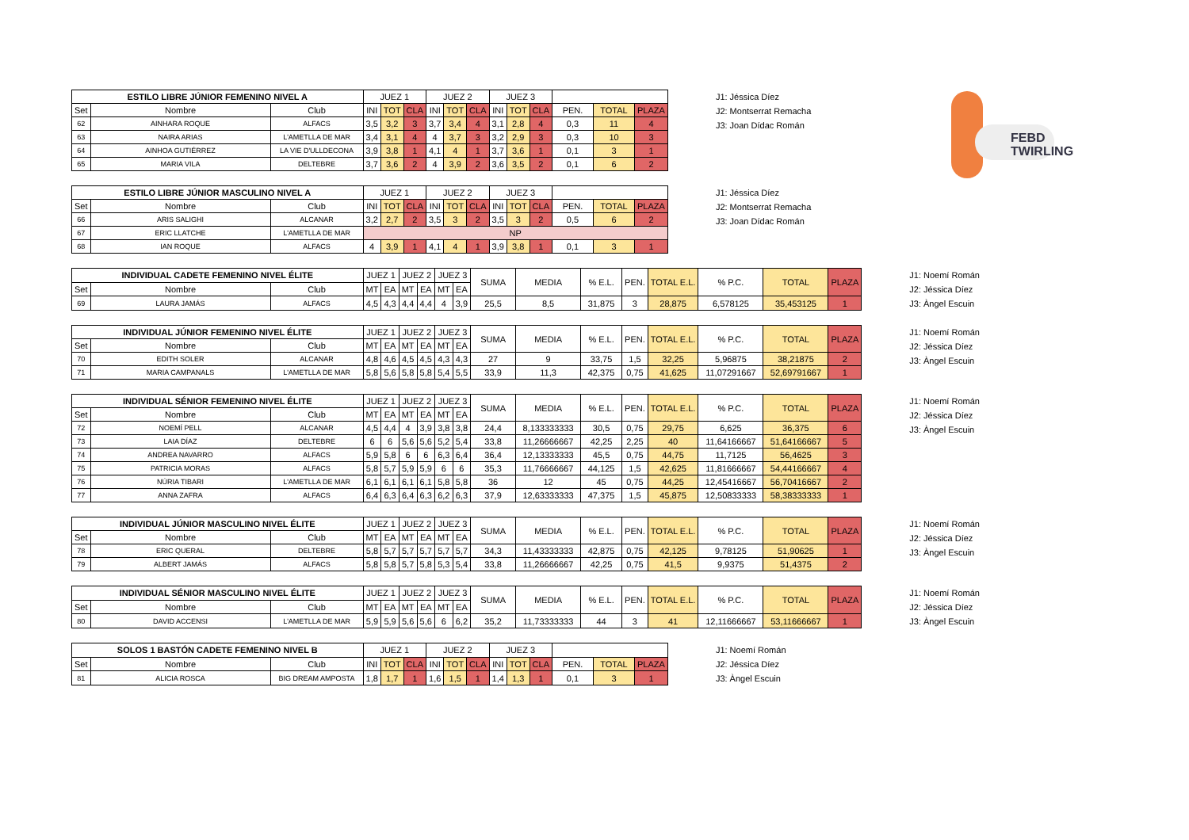FEBD TWIRLING
| ESTILO LIBRE JÚNIOR FEMENINO NIVEL A | | | JUEZ 1 | | | JUEZ 2 | | | JUEZ 3 | | | | | |
| --- | --- | --- | --- | --- | --- | --- | --- | --- | --- | --- | --- | --- | --- | --- |
| Set | Nombre | Club | INI | TOT | CLA | INI | TOT | CLA | INI | TOT | CLA | PEN. | TOTAL | PLAZA |
| 62 | AINHARA ROQUE | ALFACS | 3,5 | 3,2 | 3 | 3,7 | 3,4 | 4 | 3,1 | 2,8 | 4 | 0,3 | 11 | 4 |
| 63 | NAIRA ARIAS | L'AMETLLA DE MAR | 3,4 | 3,1 | 4 | 4 | 3,7 | 3 | 3,2 | 2,9 | 3 | 0,3 | 10 | 3 |
| 64 | AINHOA GUTIÉRREZ | LA VIE D'ULLDECONA | 3,9 | 3,8 | 1 | 4,1 | 4 | 1 | 3,7 | 3,6 | 1 | 0,1 | 3 | 1 |
| 65 | MARIA VILA | DELTEBRE | 3,7 | 3,6 | 2 | 4 | 3,9 | 2 | 3,6 | 3,5 | 2 | 0,1 | 6 | 2 |
J1: Jéssica Díez
J2: Montserrat Remacha
J3: Joan Dídac Román
| ESTILO LIBRE JÚNIOR MASCULINO NIVEL A | | | JUEZ 1 | | | JUEZ 2 | | | JUEZ 3 | | | | | |
| --- | --- | --- | --- | --- | --- | --- | --- | --- | --- | --- | --- | --- | --- | --- |
| Set | Nombre | Club | INI | TOT | CLA | INI | TOT | CLA | INI | TOT | CLA | PEN. | TOTAL | PLAZA |
| 66 | ARIS SALIGHI | ALCANAR | 3,2 | 2,7 | 2 | 3,5 | 3 | 2 | 3,5 | 3 | 2 | 0,5 | 6 | 2 |
| 67 | ERIC LLATCHE | L'AMETLLA DE MAR | NP | | | | | | | | | | | |
| 68 | IAN ROQUE | ALFACS | 4 | 3,9 | 1 | 4,1 | 4 | 1 | 3,9 | 3,8 | 1 | 0,1 | 3 | 1 |
J1: Jéssica Díez
J2: Montserrat Remacha
J3: Joan Dídac Román
| INDIVIDUAL CADETE FEMENINO NIVEL ÉLITE | | | JUEZ 1 | | JUEZ 2 | | JUEZ 3 | | SUMA | MEDIA | % E.L. | PEN. | TOTAL E.L. | % P.C. | TOTAL | PLAZA |
| --- | --- | --- | --- | --- | --- | --- | --- | --- | --- | --- | --- | --- | --- | --- | --- | --- |
| Set | Nombre | Club | MT | EA | MT | EA | MT | EA | | | | | | | | |
| 69 | LAURA JAMÁS | ALFACS | 4,5 | 4,3 | 4,4 | 4,4 | 4 | 3,9 | 25,5 | 8,5 | 31,875 | 3 | 28,875 | 6,578125 | 35,453125 | 1 |
J1: Noemí Román
J2: Jéssica Díez
J3: Àngel Escuin
| INDIVIDUAL JÚNIOR FEMENINO NIVEL ÉLITE | | | JUEZ 1 | | JUEZ 2 | | JUEZ 3 | | SUMA | MEDIA | % E.L. | PEN. | TOTAL E.L. | % P.C. | TOTAL | PLAZA |
| --- | --- | --- | --- | --- | --- | --- | --- | --- | --- | --- | --- | --- | --- | --- | --- | --- |
| Set | Nombre | Club | MT | EA | MT | EA | MT | EA | | | | | | | | |
| 70 | EDITH SOLER | ALCANAR | 4,8 | 4,6 | 4,5 | 4,5 | 4,3 | 4,3 | 27 | 9 | 33,75 | 1,5 | 32,25 | 5,96875 | 38,21875 | 2 |
| 71 | MARIA CAMPANALS | L'AMETLLA DE MAR | 5,8 | 5,6 | 5,8 | 5,8 | 5,4 | 5,5 | 33,9 | 11,3 | 42,375 | 0,75 | 41,625 | 11,07291667 | 52,69791667 | 1 |
J1: Noemí Román
J2: Jéssica Díez
J3: Àngel Escuin
| INDIVIDUAL SÉNIOR FEMENINO NIVEL ÉLITE | | | JUEZ 1 | | JUEZ 2 | | JUEZ 3 | | SUMA | MEDIA | % E.L. | PEN. | TOTAL E.L. | % P.C. | TOTAL | PLAZA |
| --- | --- | --- | --- | --- | --- | --- | --- | --- | --- | --- | --- | --- | --- | --- | --- | --- |
| Set | Nombre | Club | MT | EA | MT | EA | MT | EA | | | | | | | | |
| 72 | NOEMÍ PELL | ALCANAR | 4,5 | 4,4 | 4 | 3,9 | 3,8 | 3,8 | 24,4 | 8,133333333 | 30,5 | 0,75 | 29,75 | 6,625 | 36,375 | 6 |
| 73 | LAIA DÍAZ | DELTEBRE | 6 | 6 | 5,6 | 5,6 | 5,2 | 5,4 | 33,8 | 11,26666667 | 42,25 | 2,25 | 40 | 11,64166667 | 51,64166667 | 5 |
| 74 | ANDREA NAVARRO | ALFACS | 5,9 | 5,8 | 6 | 6 | 6,3 | 6,4 | 36,4 | 12,13333333 | 45,5 | 0,75 | 44,75 | 11,7125 | 56,4625 | 3 |
| 75 | PATRICIA MORAS | ALFACS | 5,8 | 5,7 | 5,9 | 5,9 | 6 | 6 | 35,3 | 11,76666667 | 44,125 | 1,5 | 42,625 | 11,81666667 | 54,44166667 | 4 |
| 76 | NÚRIA TIBARI | L'AMETLLA DE MAR | 6,1 | 6,1 | 6,1 | 6,1 | 5,8 | 5,8 | 36 | 12 | 45 | 0,75 | 44,25 | 12,45416667 | 56,70416667 | 2 |
| 77 | ANNA ZAFRA | ALFACS | 6,4 | 6,3 | 6,4 | 6,3 | 6,2 | 6,3 | 37,9 | 12,63333333 | 47,375 | 1,5 | 45,875 | 12,50833333 | 58,38333333 | 1 |
J1: Noemí Román
J2: Jéssica Díez
J3: Àngel Escuin
| INDIVIDUAL JÚNIOR MASCULINO NIVEL ÉLITE | | | JUEZ 1 | | JUEZ 2 | | JUEZ 3 | | SUMA | MEDIA | % E.L. | PEN. | TOTAL E.L. | % P.C. | TOTAL | PLAZA |
| --- | --- | --- | --- | --- | --- | --- | --- | --- | --- | --- | --- | --- | --- | --- | --- | --- |
| Set | Nombre | Club | MT | EA | MT | EA | MT | EA | | | | | | | | |
| 78 | ERIC QUERAL | DELTEBRE | 5,8 | 5,7 | 5,7 | 5,7 | 5,7 | 5,7 | 34,3 | 11,43333333 | 42,875 | 0,75 | 42,125 | 9,78125 | 51,90625 | 1 |
| 79 | ALBERT JAMÁS | ALFACS | 5,8 | 5,8 | 5,7 | 5,8 | 5,3 | 5,4 | 33,8 | 11,26666667 | 42,25 | 0,75 | 41,5 | 9,9375 | 51,4375 | 2 |
J1: Noemí Román
J2: Jéssica Díez
J3: Àngel Escuin
| INDIVIDUAL SÉNIOR MASCULINO NIVEL ÉLITE | | | JUEZ 1 | | JUEZ 2 | | JUEZ 3 | | SUMA | MEDIA | % E.L. | PEN. | TOTAL E.L. | % P.C. | TOTAL | PLAZA |
| --- | --- | --- | --- | --- | --- | --- | --- | --- | --- | --- | --- | --- | --- | --- | --- | --- |
| Set | Nombre | Club | MT | EA | MT | EA | MT | EA | | | | | | | | |
| 80 | DAVID ACCENSI | L'AMETLLA DE MAR | 5,9 | 5,9 | 5,6 | 5,6 | 6 | 6,2 | 35,2 | 11,73333333 | 44 | 3 | 41 | 12,11666667 | 53,11666667 | 1 |
J1: Noemí Román
J2: Jéssica Díez
J3: Àngel Escuin
| SOLOS 1 BASTÓN CADETE FEMENINO NIVEL B | | | JUEZ 1 | | | JUEZ 2 | | | JUEZ 3 | | | | | |
| --- | --- | --- | --- | --- | --- | --- | --- | --- | --- | --- | --- | --- | --- | --- |
| Set | Nombre | Club | INI | TOT | CLA | INI | TOT | CLA | INI | TOT | CLA | PEN. | TOTAL | PLAZA |
| 81 | ALICIA ROSCA | BIG DREAM AMPOSTA | 1,8 | 1,7 | 1 | 1,6 | 1,5 | 1 | 1,4 | 1,3 | 1 | 0,1 | 3 | 1 |
J1: Noemí Román
J2: Jéssica Díez
J3: Àngel Escuin